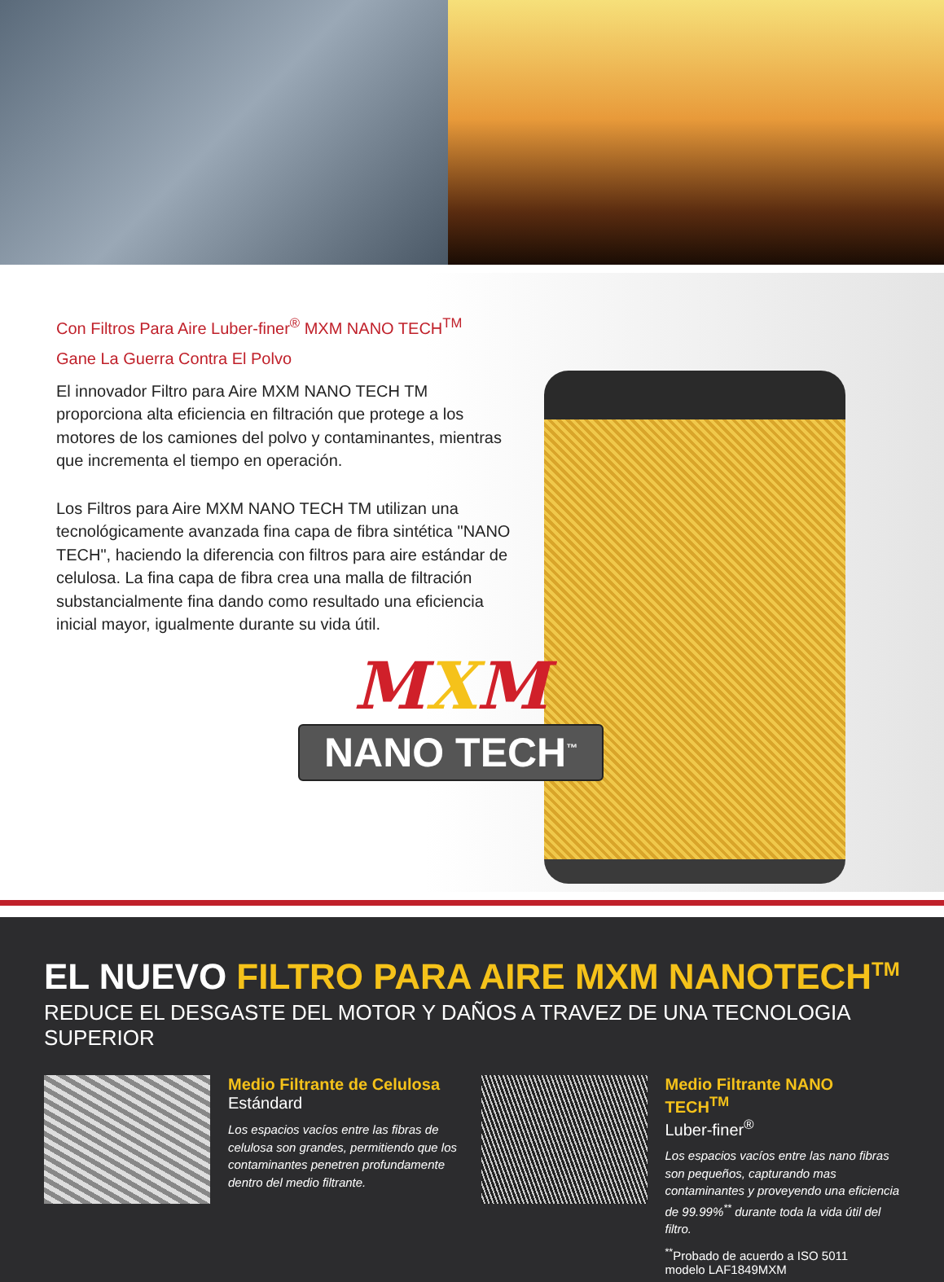Con Filtros Para Aire Luber-finer<sup>®</sup> MXM NANO TECH<sup>TM</sup>
Gane La Guerra Contra El Polvo
El innovador Filtro para Aire MXM NANO TECH TM proporciona alta eficiencia en filtración que protege a los motores de los camiones del polvo y contaminantes, mientras que incrementa el tiempo en operación.
Los Filtros para Aire MXM NANO TECH TM utilizan una tecnológicamente avanzada fina capa de fibra sintética "NANO TECH", haciendo la diferencia con filtros para aire estándar de celulosa. La fina capa de fibra crea una malla de filtración substancialmente fina dando como resultado una eficiencia inicial mayor, igualmente durante su vida útil.
MXM
NANO TECH<sup>™</sup>
EL NUEVO FILTRO PARA AIRE MXM NANOTECH<sup>TM</sup>
REDUCE EL DESGASTE DEL MOTOR Y DAÑOS A TRAVEZ DE UNA TECNOLOGIA SUPERIOR
Medio Filtrante de Celulosa
Estándard
Los espacios vacíos entre las fibras de celulosa son grandes, permitiendo que los contaminantes penetren profundamente dentro del medio filtrante.
Medio Filtrante NANO TECH<sup>TM</sup>
Luber-finer<sup>®</sup>
Los espacios vacíos entre las nano fibras son pequeños, capturando mas contaminantes y proveyendo una eficiencia de 99.99%<sup>**</sup> durante toda la vida útil del filtro.
<sup>**</sup> Probado de acuerdo a ISO 5011
modelo LAF1849MXM